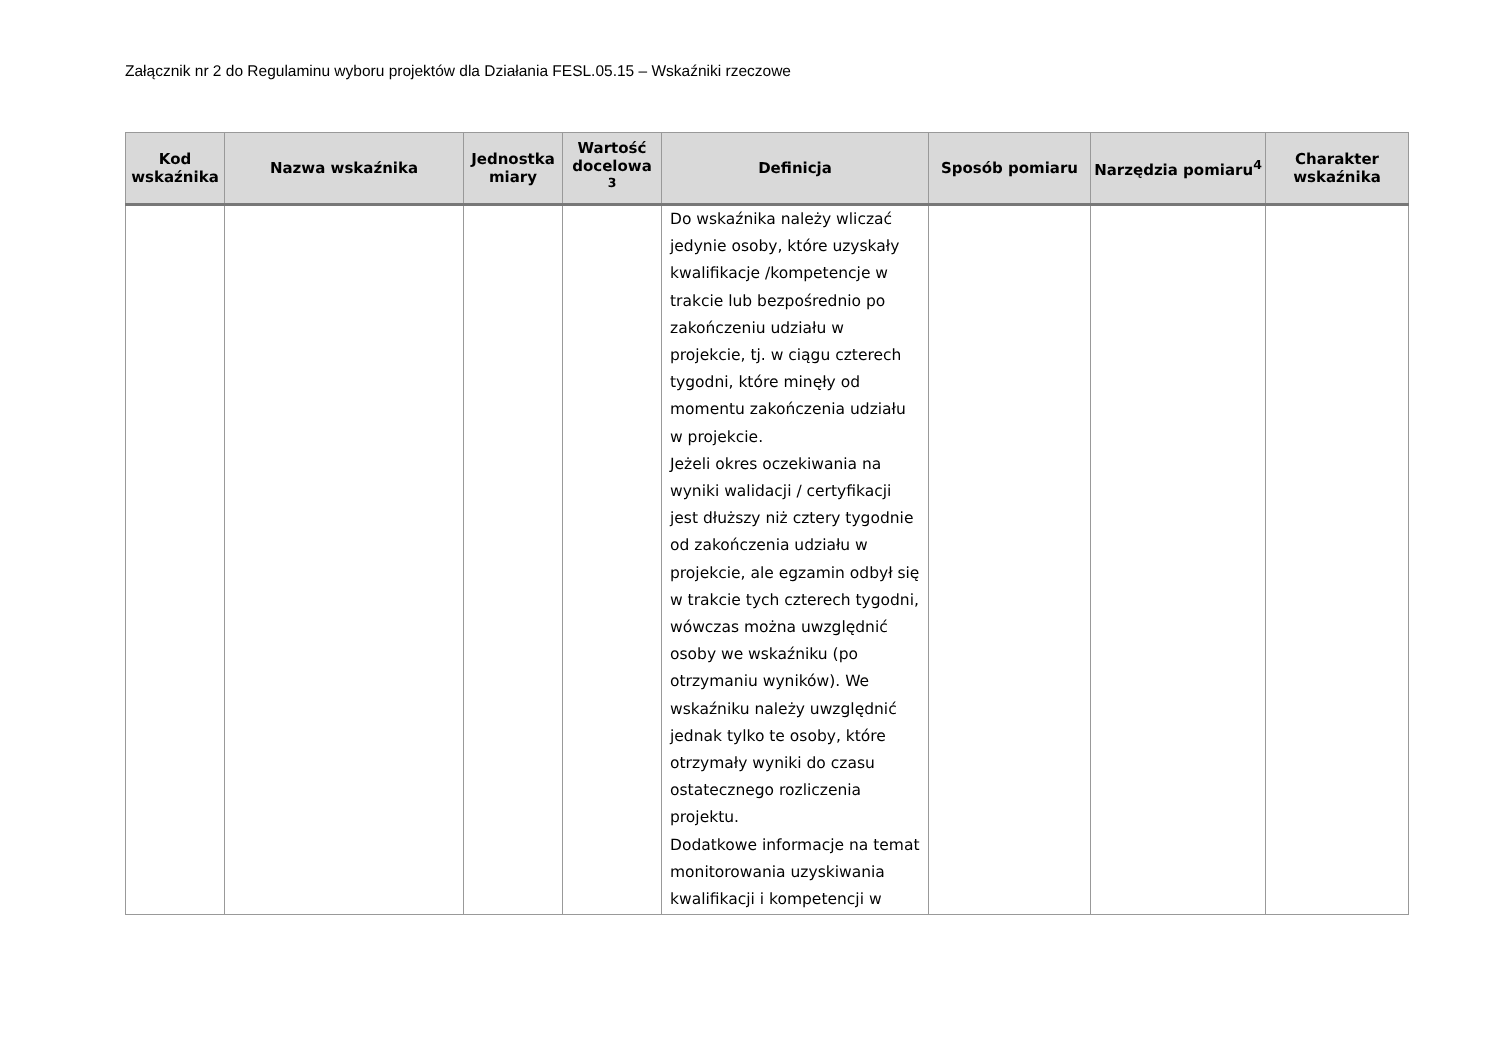Załącznik nr 2 do Regulaminu wyboru projektów dla Działania FESL.05.15 – Wskaźniki rzeczowe
| Kod wskaźnika | Nazwa wskaźnika | Jednostka miary | Wartość docelowa <sup>3</sup> | Definicja | Sposób pomiaru | Narzędzia pomiaru<sup>4</sup> | Charakter wskaźnika |
| --- | --- | --- | --- | --- | --- | --- | --- |
| | | | | Do wskaźnika należy wliczać jedynie osoby, które uzyskały kwalifikacje /kompetencje w trakcie lub bezpośrednio po zakończeniu udziału w projekcie, tj. w ciągu czterech tygodni, które minęły od momentu zakończenia udziału w projekcie. Jeżeli okres oczekiwania na wyniki walidacji / certyfikacji jest dłuższy niż cztery tygodnie od zakończenia udziału w projekcie, ale egzamin odbył się w trakcie tych czterech tygodni, wówczas można uwzględnić osoby we wskaźniku (po otrzymaniu wyników). We wskaźniku należy uwzględnić jednak tylko te osoby, które otrzymały wyniki do czasu ostatecznego rozliczenia projektu. Dodatkowe informacje na temat monitorowania uzyskiwania kwalifikacji i kompetencji w | | | |